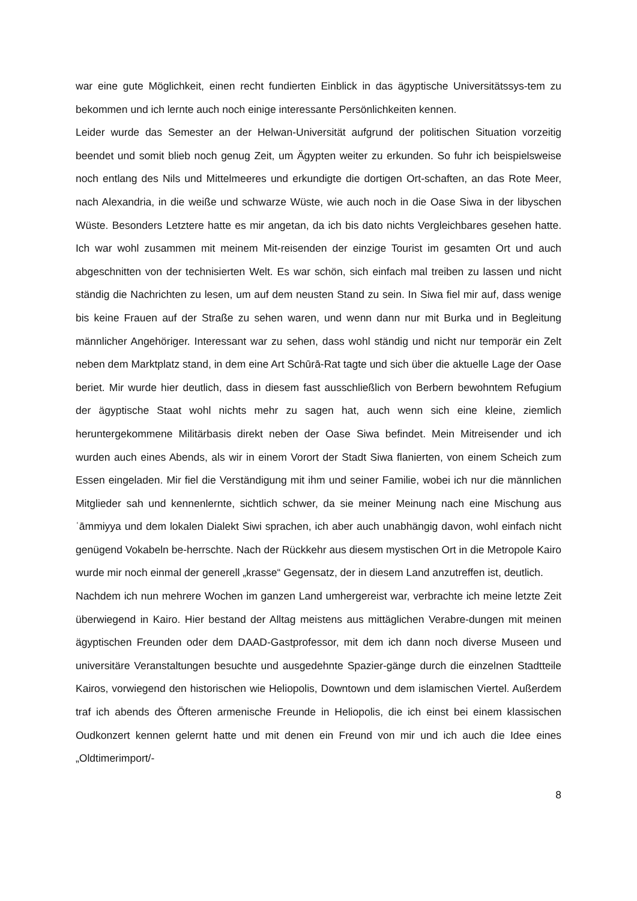war eine gute Möglichkeit, einen recht fundierten Einblick in das ägyptische Universitätssys-tem zu bekommen und ich lernte auch noch einige interessante Persönlichkeiten kennen.
Leider wurde das Semester an der Helwan-Universität aufgrund der politischen Situation vorzeitig beendet und somit blieb noch genug Zeit, um Ägypten weiter zu erkunden. So fuhr ich beispielsweise noch entlang des Nils und Mittelmeeres und erkundigte die dortigen Ort-schaften, an das Rote Meer, nach Alexandria, in die weiße und schwarze Wüste, wie auch noch in die Oase Siwa in der libyschen Wüste. Besonders Letztere hatte es mir angetan, da ich bis dato nichts Vergleichbares gesehen hatte. Ich war wohl zusammen mit meinem Mit-reisenden der einzige Tourist im gesamten Ort und auch abgeschnitten von der technisierten Welt. Es war schön, sich einfach mal treiben zu lassen und nicht ständig die Nachrichten zu lesen, um auf dem neusten Stand zu sein. In Siwa fiel mir auf, dass wenige bis keine Frauen auf der Straße zu sehen waren, und wenn dann nur mit Burka und in Begleitung männlicher Angehöriger. Interessant war zu sehen, dass wohl ständig und nicht nur temporär ein Zelt neben dem Marktplatz stand, in dem eine Art Schūrā-Rat tagte und sich über die aktuelle Lage der Oase beriet. Mir wurde hier deutlich, dass in diesem fast ausschließlich von Berbern bewohntem Refugium der ägyptische Staat wohl nichts mehr zu sagen hat, auch wenn sich eine kleine, ziemlich heruntergekommene Militärbasis direkt neben der Oase Siwa befindet. Mein Mitreisender und ich wurden auch eines Abends, als wir in einem Vorort der Stadt Siwa flanierten, von einem Scheich zum Essen eingeladen. Mir fiel die Verständigung mit ihm und seiner Familie, wobei ich nur die männlichen Mitglieder sah und kennenlernte, sichtlich schwer, da sie meiner Meinung nach eine Mischung aus ʿāmmiyya und dem lokalen Dialekt Siwi sprachen, ich aber auch unabhängig davon, wohl einfach nicht genügend Vokabeln be-herrschte. Nach der Rückkehr aus diesem mystischen Ort in die Metropole Kairo wurde mir noch einmal der generell „krasse“ Gegensatz, der in diesem Land anzutreffen ist, deutlich.
Nachdem ich nun mehrere Wochen im ganzen Land umhergereist war, verbrachte ich meine letzte Zeit überwiegend in Kairo. Hier bestand der Alltag meistens aus mittäglichen Verabre-dungen mit meinen ägyptischen Freunden oder dem DAAD-Gastprofessor, mit dem ich dann noch diverse Museen und universitäre Veranstaltungen besuchte und ausgedehnte Spazier-gänge durch die einzelnen Stadtteile Kairos, vorwiegend den historischen wie Heliopolis, Downtown und dem islamischen Viertel. Außerdem traf ich abends des Öfteren armenische Freunde in Heliopolis, die ich einst bei einem klassischen Oudkonzert kennen gelernt hatte und mit denen ein Freund von mir und ich auch die Idee eines „Oldtimerimport/-
8